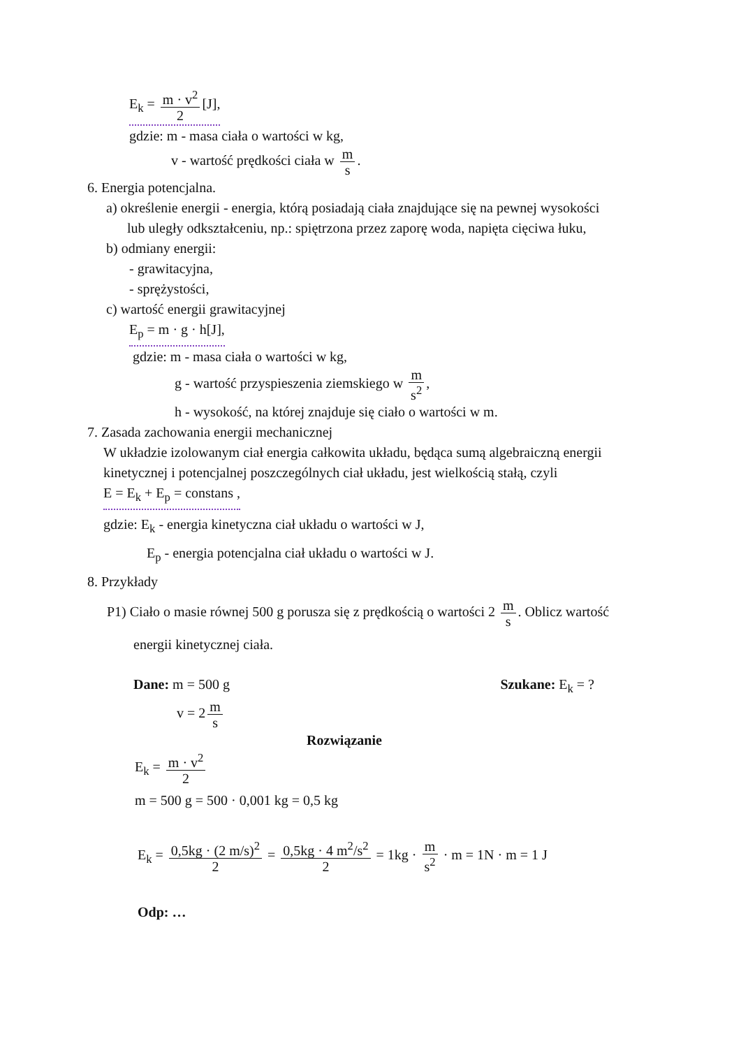E<sub>k</sub> = m · v<sup>2</sup> 2 [J],
gdzie: m - masa ciała o wartości w kg,
v - wartość prędkości ciała w m s.
6. Energia potencjalna.
a) określenie energii - energia, którą posiadają ciała znajdujące się na pewnej wysokości
lub uległy odkształceniu, np.: spiętrzona przez zaporę woda, napięta cięciwa łuku,
b) odmiany energii:
- grawitacyjna,
- sprężystości,
c) wartość energii grawitacyjnej
E<sub>p</sub> = m · g · h[J],
gdzie: m - masa ciała o wartości w kg,
g - wartość przyspieszenia ziemskiego w m s<sup>2</sup>,
h - wysokość, na której znajduje się ciało o wartości w m.
7. Zasada zachowania energii mechanicznej
W układzie izolowanym ciał energia całkowita układu, będąca sumą algebraiczną energii
kinetycznej i potencjalnej poszczególnych ciał układu, jest wielkością stałą, czyli
E = E<sub>k</sub> + E<sub>p</sub> = constans ,
gdzie: E<sub>k</sub> - energia kinetyczna ciał układu o wartości w J,
E<sub>p</sub> - energia potencjalna ciał układu o wartości w J.
8. Przykłady
P1) Ciało o masie równej 500 g porusza się z prędkością o wartości 2 m s. Oblicz wartość
energii kinetycznej ciała.
Dane: m = 500 g Szukane: E<sub>k</sub> = ?
v = 2 m s
Rozwiązanie
E<sub>k</sub> = m · v<sup>2</sup> 2
m = 500 g = 500 · 0,001 kg = 0,5 kg
E<sub>k</sub> = 0,5kg · (2 m/s)<sup>2</sup> 2 = 0,5kg · 4 m<sup>2</sup>/s<sup>2</sup> 2 = 1kg · m s<sup>2</sup> · m = 1N · m = 1 J
Odp: …